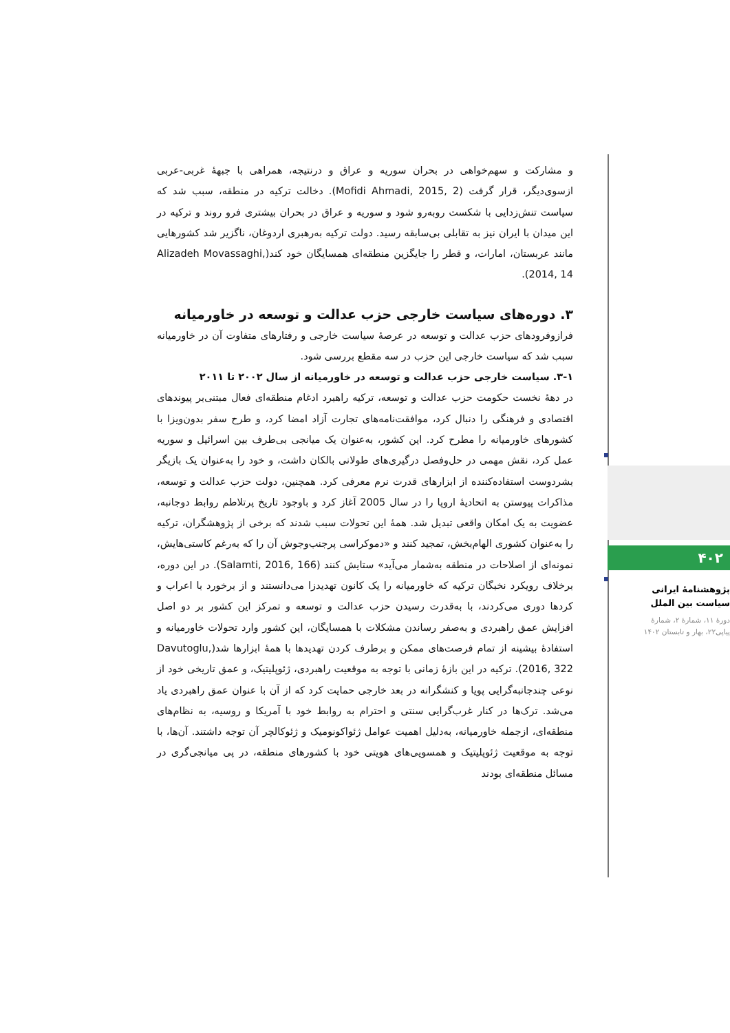۴۰۲
پژوهشنامۀ ایرانی
سیاست بین الملل
دورۀ ۱۱، شمارۀ ۲، شمارۀ
پیاپی۲۲، بهار و تابستان ۱۴۰۲
و مشارکت و سهم‌خواهی در بحران سوریه و عراق و درنتیجه، همراهی با جبهۀ غربی-عربی ازسوی‌دیگر، قرار گرفت (Mofidi Ahmadi, 2015, 2). دخالت ترکیه در منطقه، سبب شد که سیاست تنش‌زدایی با شکست روبه‌رو شود و سوریه و عراق در بحران بیشتری فرو روند و ترکیه در این میدان با ایران نیز به تقابلی بی‌سابقه رسید. دولت ترکیه به‌رهبری اردوغان، ناگزیر شد کشورهایی مانند عربستان، امارات، و قطر را جایگزین منطقه‌ای همسایگان خود کند(Alizadeh Movassaghi, 2014, 14).
۳. دوره‌های سیاست خارجی حزب عدالت و توسعه در خاورمیانه
فرازوفرودهای حزب عدالت و توسعه در عرصۀ سیاست خارجی و رفتارهای متفاوت آن در خاورمیانه سبب شد که سیاست خارجی این حزب در سه مقطع بررسی شود.
۳-۱. سیاست خارجی حزب عدالت و توسعه در خاورمیانه از سال ۲۰۰۲ تا ۲۰۱۱
در دهۀ نخست حکومت حزب عدالت و توسعه، ترکیه راهبرد ادغام منطقه‌ای فعال مبتنی‌بر پیوندهای اقتصادی و فرهنگی را دنبال کرد، موافقت‌نامه‌های تجارت آزاد امضا کرد، و طرح سفر بدون‌ویزا با کشورهای خاورمیانه را مطرح کرد. این کشور، به‌عنوان یک میانجی بی‌طرف بین اسرائیل و سوریه عمل کرد، نقش مهمی در حل‌وفصل درگیری‌های طولانی بالکان داشت، و خود را به‌عنوان یک بازیگر بشردوست استفاده‌کننده از ابزارهای قدرت نرم معرفی کرد. همچنین، دولت حزب عدالت و توسعه، مذاکرات پیوستن به اتحادیۀ اروپا را در سال 2005 آغاز کرد و باوجود تاریخ پرتلاطم روابط دوجانبه، عضویت به یک امکان واقعی تبدیل شد. همۀ این تحولات سبب شدند که برخی از پژوهشگران، ترکیه را به‌عنوان کشوری الهام‌بخش، تمجید کنند و «دموکراسی پرجنب‌وجوش آن را که به‌رغم کاستی‌هایش، نمونه‌ای از اصلاحات در منطقه به‌شمار می‌آید» ستایش کنند (Salamti, 2016, 166). در این دوره، برخلاف رویکرد نخبگان ترکیه که خاورمیانه را یک کانون تهدیدزا می‌دانستند و از برخورد با اعراب و کردها دوری می‌کردند، با به‌قدرت رسیدن حزب عدالت و توسعه و تمرکز این کشور بر دو اصل افزایش عمق راهبردی و به‌صفر رساندن مشکلات با همسایگان، این کشور وارد تحولات خاورمیانه و استفادۀ بیشینه از تمام فرصت‌های ممکن و برطرف کردن تهدیدها با همۀ ابزارها شد(Davutoglu, 2016, 322). ترکیه در این بازۀ زمانی با توجه به موقعیت راهبردی، ژئوپلیتیک، و عمق تاریخی خود از نوعی چندجانبه‌گرایی پویا و کنشگرانه در بعد خارجی حمایت کرد که از آن با عنوان عمق راهبردی یاد می‌شد. ترک‌ها در کنار غرب‌گرایی سنتی و احترام به روابط خود با آمریکا و روسیه، به نظام‌های منطقه‌ای، ازجمله خاورمیانه، به‌دلیل اهمیت عوامل ژئواکونومیک و ژئوکالچر آن توجه داشتند. آن‌ها، با توجه به موقعیت ژئوپلیتیک و همسویی‌های هویتی خود با کشورهای منطقه، در پی میانجی‌گری در مسائل منطقه‌ای بودند